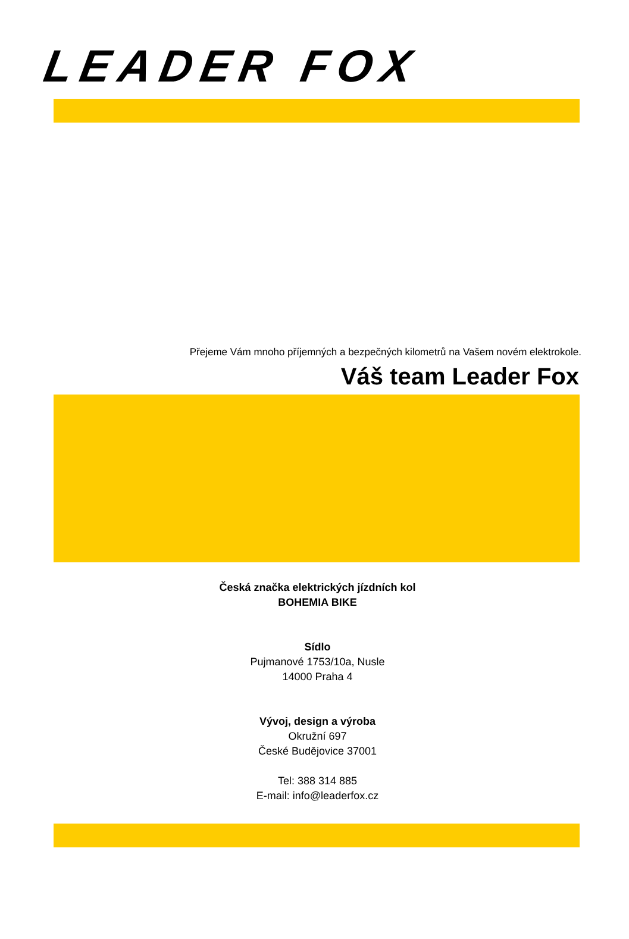LEADER FOX
Přejeme Vám mnoho příjemných a bezpečných kilometrů na Vašem novém elektrokole.
Váš team Leader Fox
Česká značka elektrických jízdních kol
BOHEMIA BIKE
Sídlo
Pujmanové 1753/10a, Nusle
14000 Praha 4
Vývoj, design a výroba
Okružní 697
České Budějovice 37001
Tel: 388 314 885
E-mail: info@leaderfox.cz